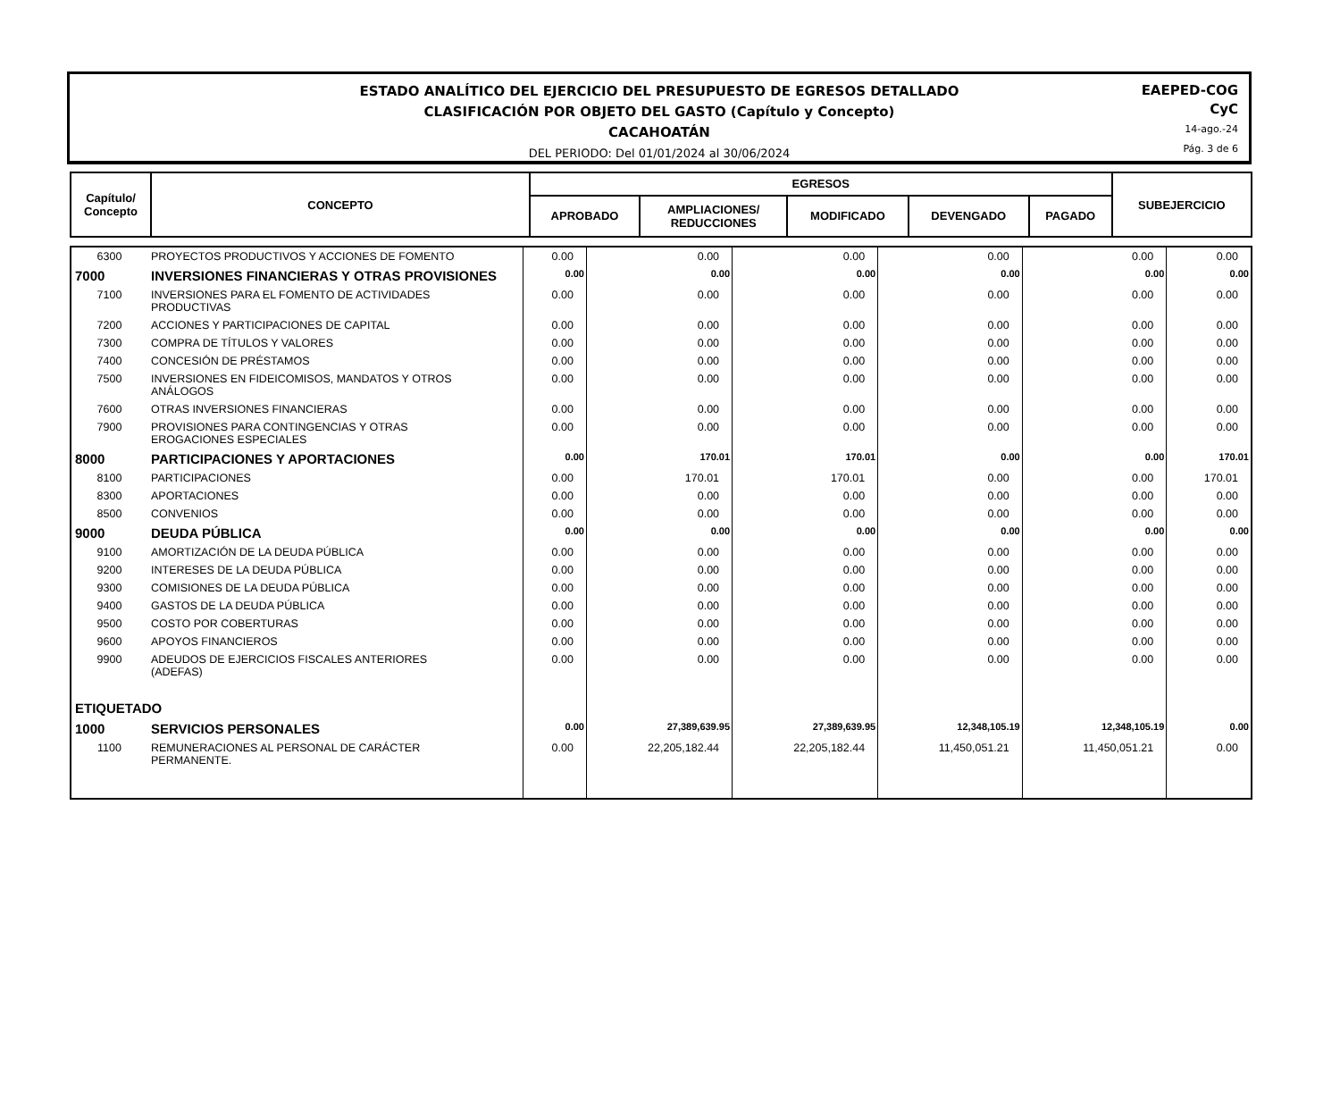ESTADO ANALÍTICO DEL EJERCICIO DEL PRESUPUESTO DE EGRESOS DETALLADO
CLASIFICACIÓN POR OBJETO DEL GASTO (Capítulo y Concepto)
CACAHOATÁN
DEL PERIODO: Del 01/01/2024 al 30/06/2024
EAEPED-COG
CyC
14-ago.-24
Pág. 3 de 6
| Capítulo/ Concepto | CONCEPTO | | | | | | EGRESOS | SUBEJERCICIO |
| | | APROBADO | AMPLIACIONES/ REDUCCIONES | MODIFICADO | DEVENGADO | PAGADO | | |
| 6300 | PROYECTOS PRODUCTIVOS Y ACCIONES DE FOMENTO | 0.00 | 0.00 | 0.00 | 0.00 | 0.00 | 0.00 |
| 7000 | INVERSIONES FINANCIERAS Y OTRAS PROVISIONES | 0.00 | 0.00 | 0.00 | 0.00 | 0.00 | 0.00 |
| 7100 | INVERSIONES PARA EL FOMENTO DE ACTIVIDADES PRODUCTIVAS | 0.00 | 0.00 | 0.00 | 0.00 | 0.00 | 0.00 |
| 7200 | ACCIONES Y PARTICIPACIONES DE CAPITAL | 0.00 | 0.00 | 0.00 | 0.00 | 0.00 | 0.00 |
| 7300 | COMPRA DE TÍTULOS Y VALORES | 0.00 | 0.00 | 0.00 | 0.00 | 0.00 | 0.00 |
| 7400 | CONCESIÓN DE PRÉSTAMOS | 0.00 | 0.00 | 0.00 | 0.00 | 0.00 | 0.00 |
| 7500 | INVERSIONES EN FIDEICOMISOS, MANDATOS Y OTROS ANÁLOGOS | 0.00 | 0.00 | 0.00 | 0.00 | 0.00 | 0.00 |
| 7600 | OTRAS INVERSIONES FINANCIERAS | 0.00 | 0.00 | 0.00 | 0.00 | 0.00 | 0.00 |
| 7900 | PROVISIONES PARA CONTINGENCIAS Y OTRAS EROGACIONES ESPECIALES | 0.00 | 0.00 | 0.00 | 0.00 | 0.00 | 0.00 |
| 8000 | PARTICIPACIONES Y APORTACIONES | 0.00 | 170.01 | 170.01 | 0.00 | 0.00 | 170.01 |
| 8100 | PARTICIPACIONES | 0.00 | 170.01 | 170.01 | 0.00 | 0.00 | 170.01 |
| 8300 | APORTACIONES | 0.00 | 0.00 | 0.00 | 0.00 | 0.00 | 0.00 |
| 8500 | CONVENIOS | 0.00 | 0.00 | 0.00 | 0.00 | 0.00 | 0.00 |
| 9000 | DEUDA PÚBLICA | 0.00 | 0.00 | 0.00 | 0.00 | 0.00 | 0.00 |
| 9100 | AMORTIZACIÓN DE LA DEUDA PÚBLICA | 0.00 | 0.00 | 0.00 | 0.00 | 0.00 | 0.00 |
| 9200 | INTERESES DE LA DEUDA PÚBLICA | 0.00 | 0.00 | 0.00 | 0.00 | 0.00 | 0.00 |
| 9300 | COMISIONES DE LA DEUDA PÚBLICA | 0.00 | 0.00 | 0.00 | 0.00 | 0.00 | 0.00 |
| 9400 | GASTOS DE LA DEUDA PÚBLICA | 0.00 | 0.00 | 0.00 | 0.00 | 0.00 | 0.00 |
| 9500 | COSTO POR COBERTURAS | 0.00 | 0.00 | 0.00 | 0.00 | 0.00 | 0.00 |
| 9600 | APOYOS FINANCIEROS | 0.00 | 0.00 | 0.00 | 0.00 | 0.00 | 0.00 |
| 9900 | ADEUDOS DE EJERCICIOS FISCALES ANTERIORES (ADEFAS) | 0.00 | 0.00 | 0.00 | 0.00 | 0.00 | 0.00 |
| ETIQUETADO | | | | | | | |
| 1000 | SERVICIOS PERSONALES | 0.00 | 27,389,639.95 | 27,389,639.95 | 12,348,105.19 | 12,348,105.19 | 0.00 |
| 1100 | REMUNERACIONES AL PERSONAL DE CARÁCTER PERMANENTE. | 0.00 | 22,205,182.44 | 22,205,182.44 | 11,450,051.21 | 11,450,051.21 | 0.00 |